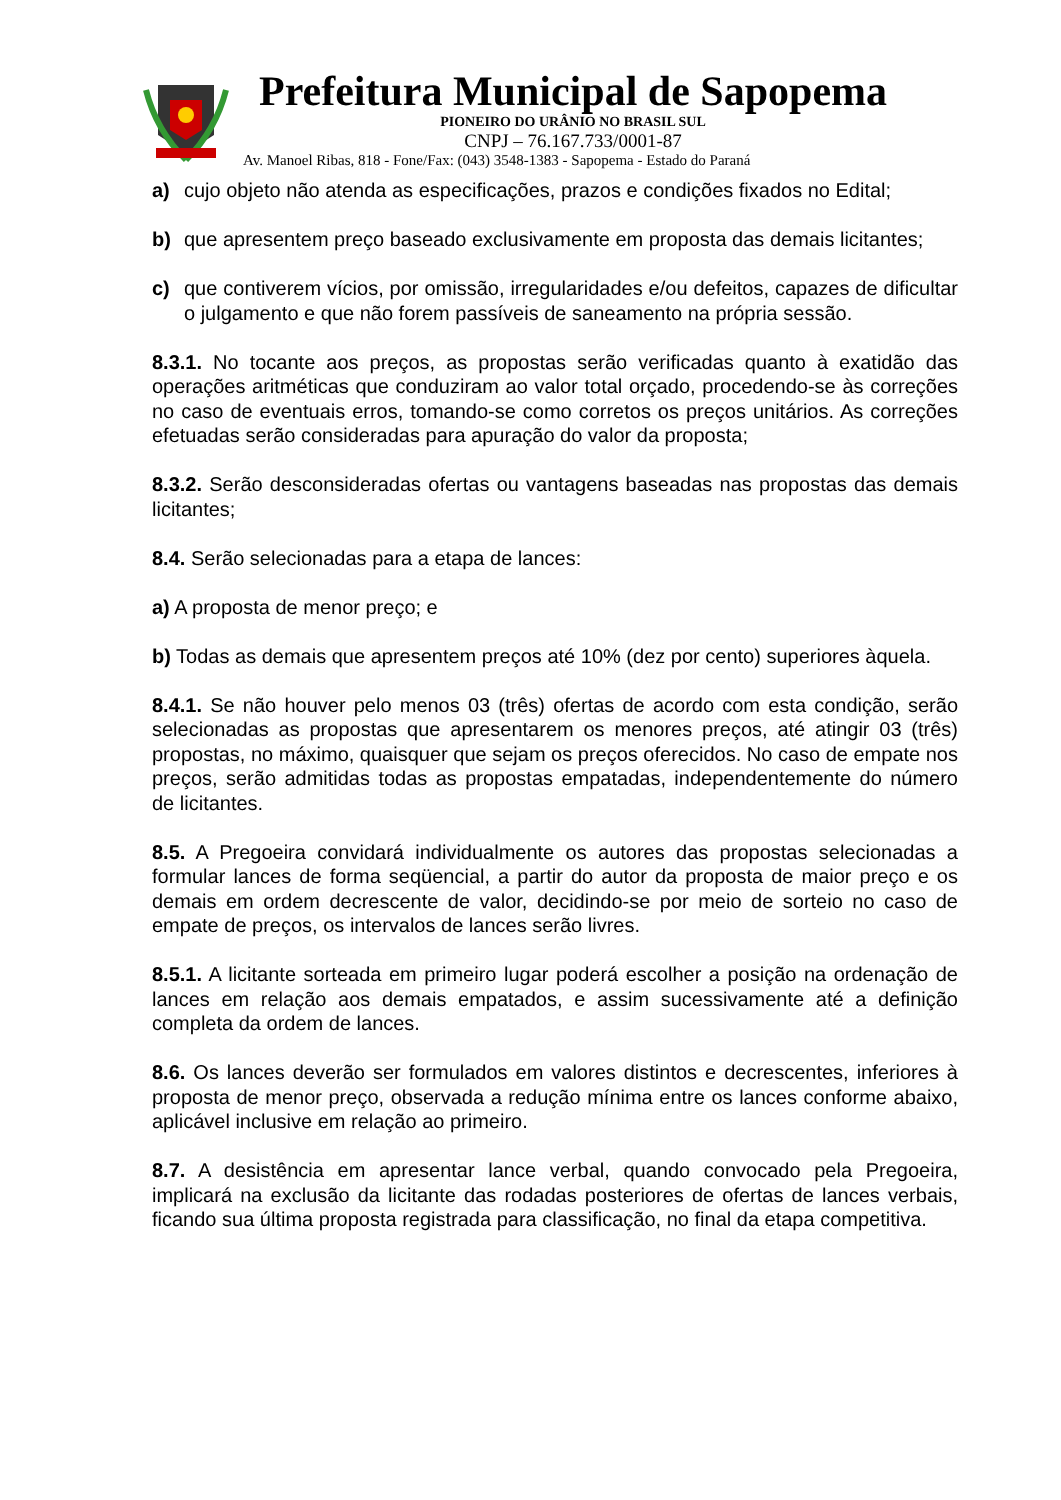Prefeitura Municipal de Sapopema
PIONEIRO DO URÂNIO NO BRASIL SUL
CNPJ – 76.167.733/0001-87
Av. Manoel Ribas, 818 - Fone/Fax: (043) 3548-1383 - Sapopema - Estado do Paraná
a) cujo objeto não atenda as especificações, prazos e condições fixados no Edital;
b) que apresentem preço baseado exclusivamente em proposta das demais licitantes;
c) que contiverem vícios, por omissão, irregularidades e/ou defeitos, capazes de dificultar o julgamento e que não forem passíveis de saneamento na própria sessão.
8.3.1. No tocante aos preços, as propostas serão verificadas quanto à exatidão das operações aritméticas que conduziram ao valor total orçado, procedendo-se às correções no caso de eventuais erros, tomando-se como corretos os preços unitários. As correções efetuadas serão consideradas para apuração do valor da proposta;
8.3.2. Serão desconsideradas ofertas ou vantagens baseadas nas propostas das demais licitantes;
8.4. Serão selecionadas para a etapa de lances:
a) A proposta de menor preço; e
b) Todas as demais que apresentem preços até 10% (dez por cento) superiores àquela.
8.4.1. Se não houver pelo menos 03 (três) ofertas de acordo com esta condição, serão selecionadas as propostas que apresentarem os menores preços, até atingir 03 (três) propostas, no máximo, quaisquer que sejam os preços oferecidos. No caso de empate nos preços, serão admitidas todas as propostas empatadas, independentemente do número de licitantes.
8.5. A Pregoeira convidará individualmente os autores das propostas selecionadas a formular lances de forma seqüencial, a partir do autor da proposta de maior preço e os demais em ordem decrescente de valor, decidindo-se por meio de sorteio no caso de empate de preços, os intervalos de lances serão livres.
8.5.1. A licitante sorteada em primeiro lugar poderá escolher a posição na ordenação de lances em relação aos demais empatados, e assim sucessivamente até a definição completa da ordem de lances.
8.6. Os lances deverão ser formulados em valores distintos e decrescentes, inferiores à proposta de menor preço, observada a redução mínima entre os lances conforme abaixo, aplicável inclusive em relação ao primeiro.
8.7. A desistência em apresentar lance verbal, quando convocado pela Pregoeira, implicará na exclusão da licitante das rodadas posteriores de ofertas de lances verbais, ficando sua última proposta registrada para classificação, no final da etapa competitiva.